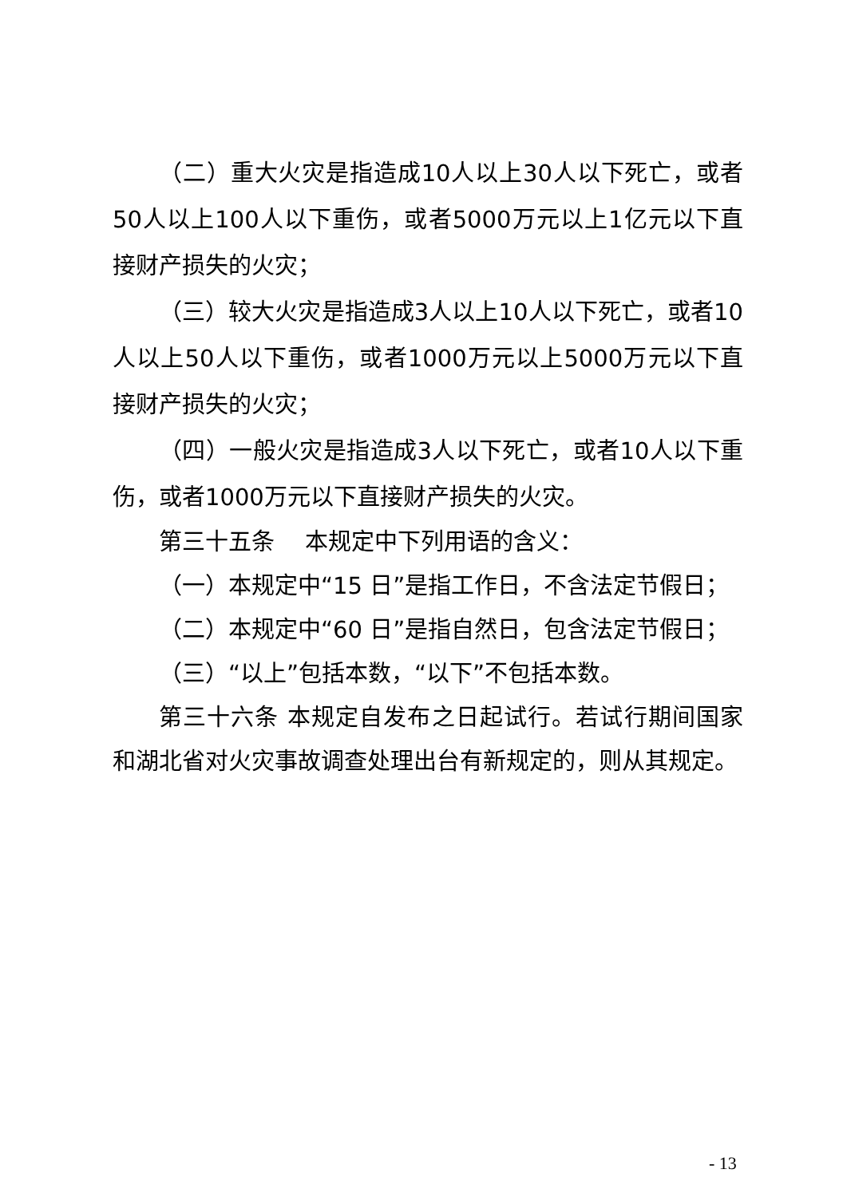（二）重大火灾是指造成10人以上30人以下死亡，或者50人以上100人以下重伤，或者5000万元以上1亿元以下直接财产损失的火灾；
（三）较大火灾是指造成3人以上10人以下死亡，或者10人以上50人以下重伤，或者1000万元以上5000万元以下直接财产损失的火灾；
（四）一般火灾是指造成3人以下死亡，或者10人以下重伤，或者1000万元以下直接财产损失的火灾。
第三十五条　 本规定中下列用语的含义：
（一）本规定中“15 日”是指工作日，不含法定节假日；
（二）本规定中“60 日”是指自然日，包含法定节假日；
（三）“以上”包括本数，“以下”不包括本数。
第三十六条 本规定自发布之日起试行。若试行期间国家和湖北省对火灾事故调查处理出台有新规定的，则从其规定。
- 13